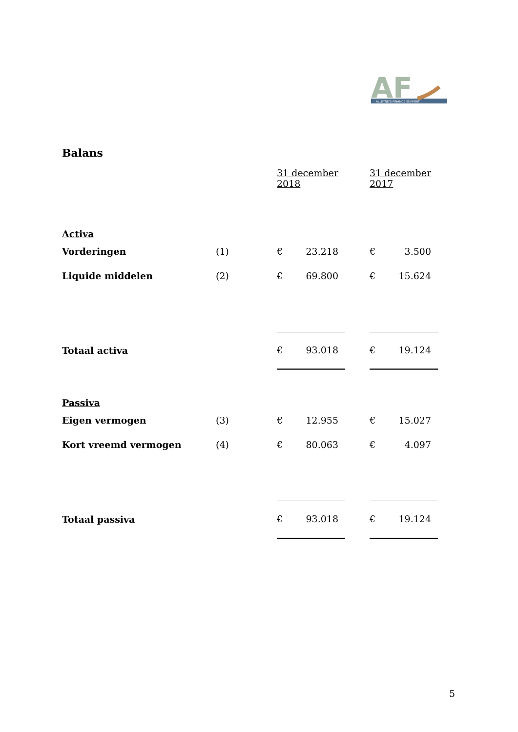ALLEYNE'S FINANCE SUPPORT
AF
Balans
| | | 31 december 2018 | | | 31 december 2017 | |
| --- | --- | --- | --- | --- | --- | --- |
| Activa | | | | | | |
| Vorderingen | (1) | € | 23.218 | | € | 3.500 |
| Liquide middelen | (2) | € | 69.800 | | € | 15.624 |
| Totaal activa | | € | 93.018 | | € | 19.124 |
| Passiva | | | | | | |
| Eigen vermogen | (3) | € | 12.955 | | € | 15.027 |
| Kort vreemd vermogen | (4) | € | 80.063 | | € | 4.097 |
| Totaal passiva | | € | 93.018 | | € | 19.124 |
5